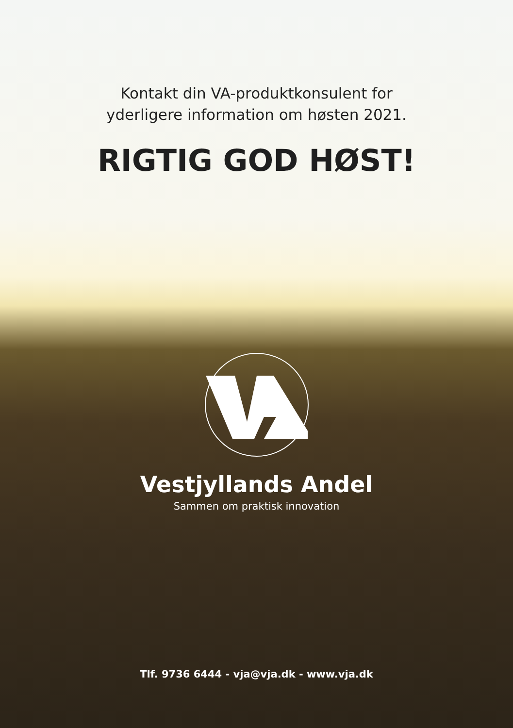Kontakt din VA-produktkonsulent for
yderligere information om høsten 2021.
RIGTIG GOD HØST!
Vestjyllands Andel
Sammen om praktisk innovation
Tlf. 9736 6444 - vja@vja.dk - www.vja.dk